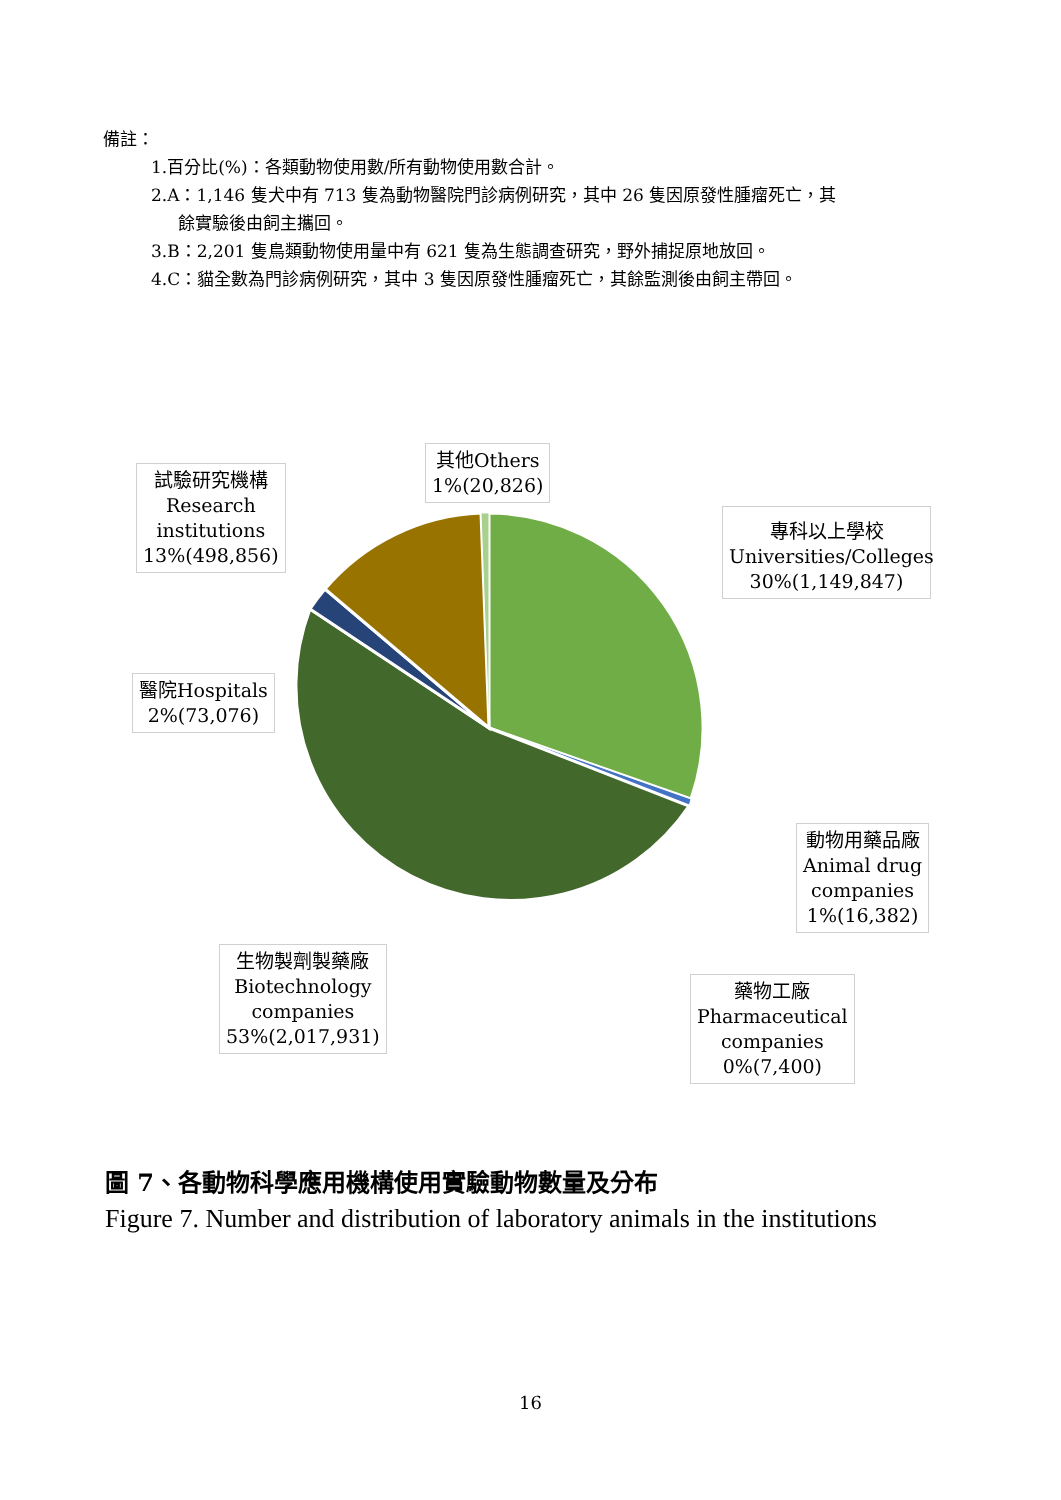備註：
1.百分比(%)：各類動物使用數/所有動物使用數合計。
2.A：1,146 隻犬中有 713 隻為動物醫院門診病例研究，其中 26 隻因原發性腫瘤死亡，其
餘實驗後由飼主攜回。
3.B：2,201 隻鳥類動物使用量中有 621 隻為生態調查研究，野外捕捉原地放回。
4.C：貓全數為門診病例研究，其中 3 隻因原發性腫瘤死亡，其餘監測後由飼主帶回。
其他Others
1%(20,826)
試驗研究機構
Research
institutions
13%(498,856)
專科以上學校
Universities/Colleges
30%(1,149,847)
醫院Hospitals
2%(73,076)
動物用藥品廠
Animal drug
companies
1%(16,382)
生物製劑製藥廠
Biotechnology
companies
53%(2,017,931)
藥物工廠
Pharmaceutical
companies
0%(7,400)
圖 7、各動物科學應用機構使用實驗動物數量及分布
Figure 7. Number and distribution of laboratory animals in the institutions
16